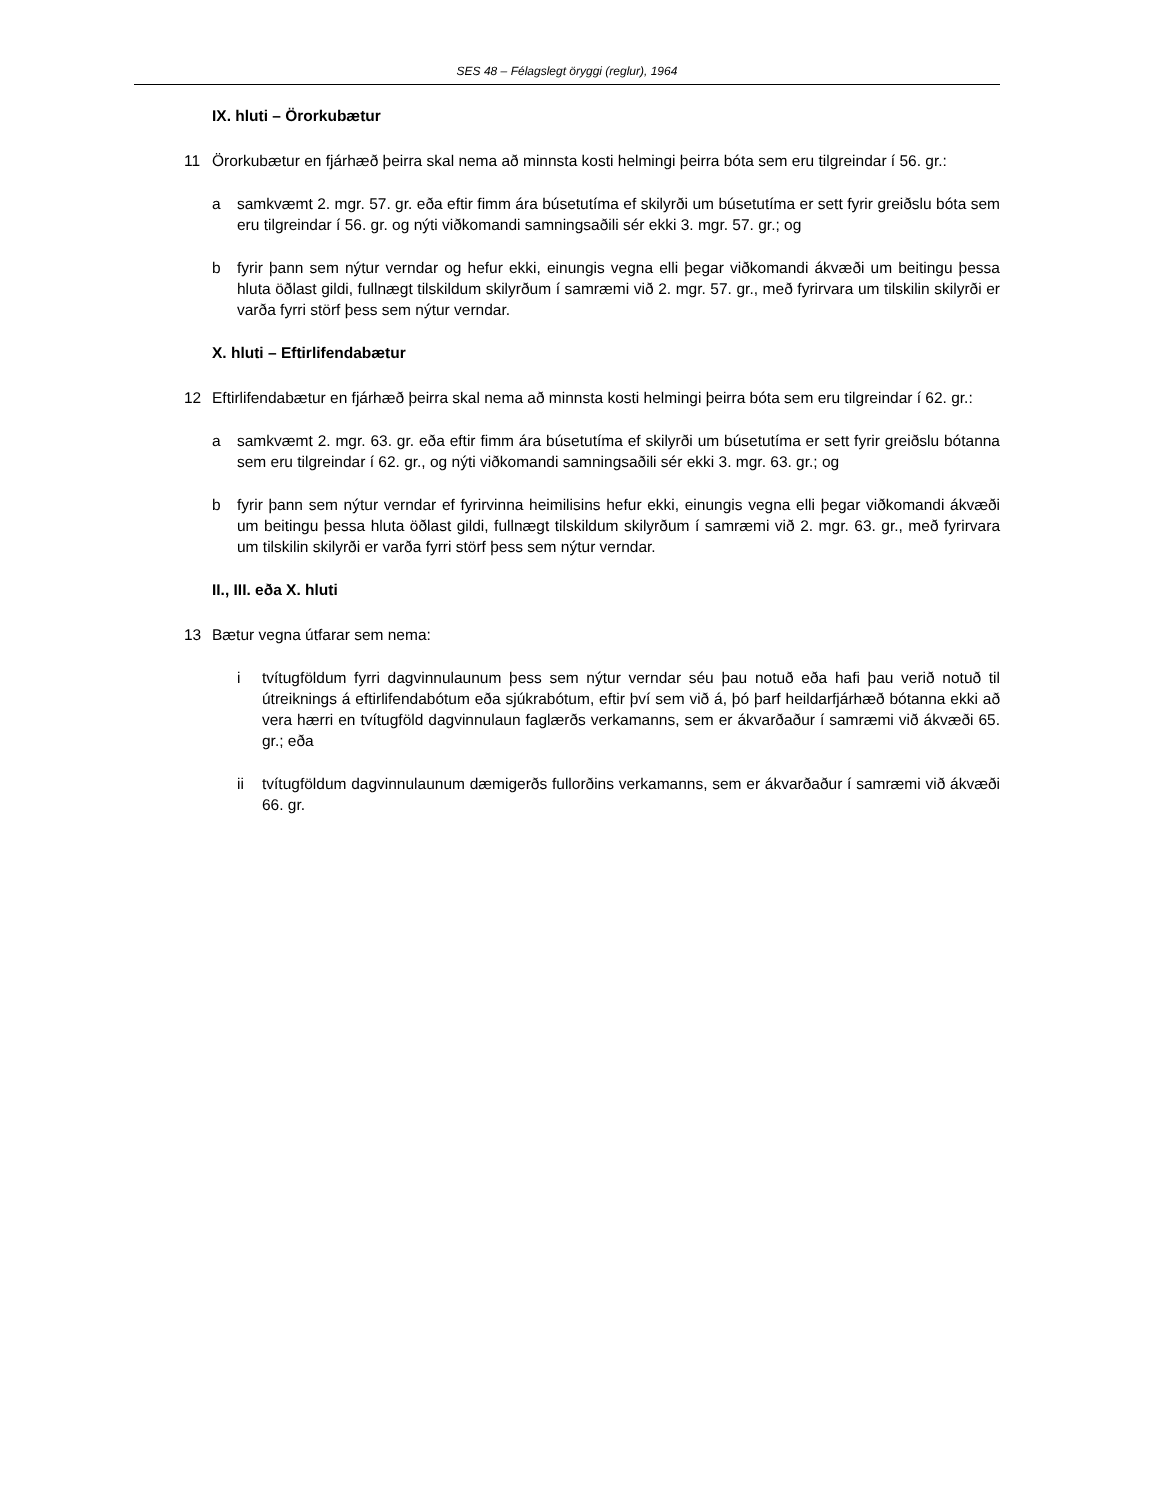SES 48 – Félagslegt öryggi (reglur), 1964
IX. hluti – Örorkubætur
11 Örorkubætur en fjárhæð þeirra skal nema að minnsta kosti helmingi þeirra bóta sem eru tilgreindar í 56. gr.:
a samkvæmt 2. mgr. 57. gr. eða eftir fimm ára búsetutíma ef skilyrði um búsetutíma er sett fyrir greiðslu bóta sem eru tilgreindar í 56. gr. og nýti viðkomandi samningsaðili sér ekki 3. mgr. 57. gr.; og
b fyrir þann sem nýtur verndar og hefur ekki, einungis vegna elli þegar viðkomandi ákvæði um beitingu þessa hluta öðlast gildi, fullnægt tilskildum skilyrðum í samræmi við 2. mgr. 57. gr., með fyrirvara um tilskilin skilyrði er varða fyrri störf þess sem nýtur verndar.
X. hluti – Eftirlifendabætur
12 Eftirlifendabætur en fjárhæð þeirra skal nema að minnsta kosti helmingi þeirra bóta sem eru tilgreindar í 62. gr.:
a samkvæmt 2. mgr. 63. gr. eða eftir fimm ára búsetutíma ef skilyrði um búsetutíma er sett fyrir greiðslu bótanna sem eru tilgreindar í 62. gr., og nýti viðkomandi samningsaðili sér ekki 3. mgr. 63. gr.; og
b fyrir þann sem nýtur verndar ef fyrirvinna heimilisins hefur ekki, einungis vegna elli þegar viðkomandi ákvæði um beitingu þessa hluta öðlast gildi, fullnægt tilskildum skilyrðum í samræmi við 2. mgr. 63. gr., með fyrirvara um tilskilin skilyrði er varða fyrri störf þess sem nýtur verndar.
II., III. eða X. hluti
13 Bætur vegna útfarar sem nema:
i tvítugföldum fyrri dagvinnulaunum þess sem nýtur verndar séu þau notuð eða hafi þau verið notuð til útreiknings á eftirlifendabótum eða sjúkrabótum, eftir því sem við á, þó þarf heildarfjárhæð bótanna ekki að vera hærri en tvítugföld dagvinnulaun faglærðs verkamanns, sem er ákvarðaður í samræmi við ákvæði 65. gr.; eða
ii tvítugföldum dagvinnulaunum dæmigerðs fullorðins verkamanns, sem er ákvarðaður í samræmi við ákvæði 66. gr.